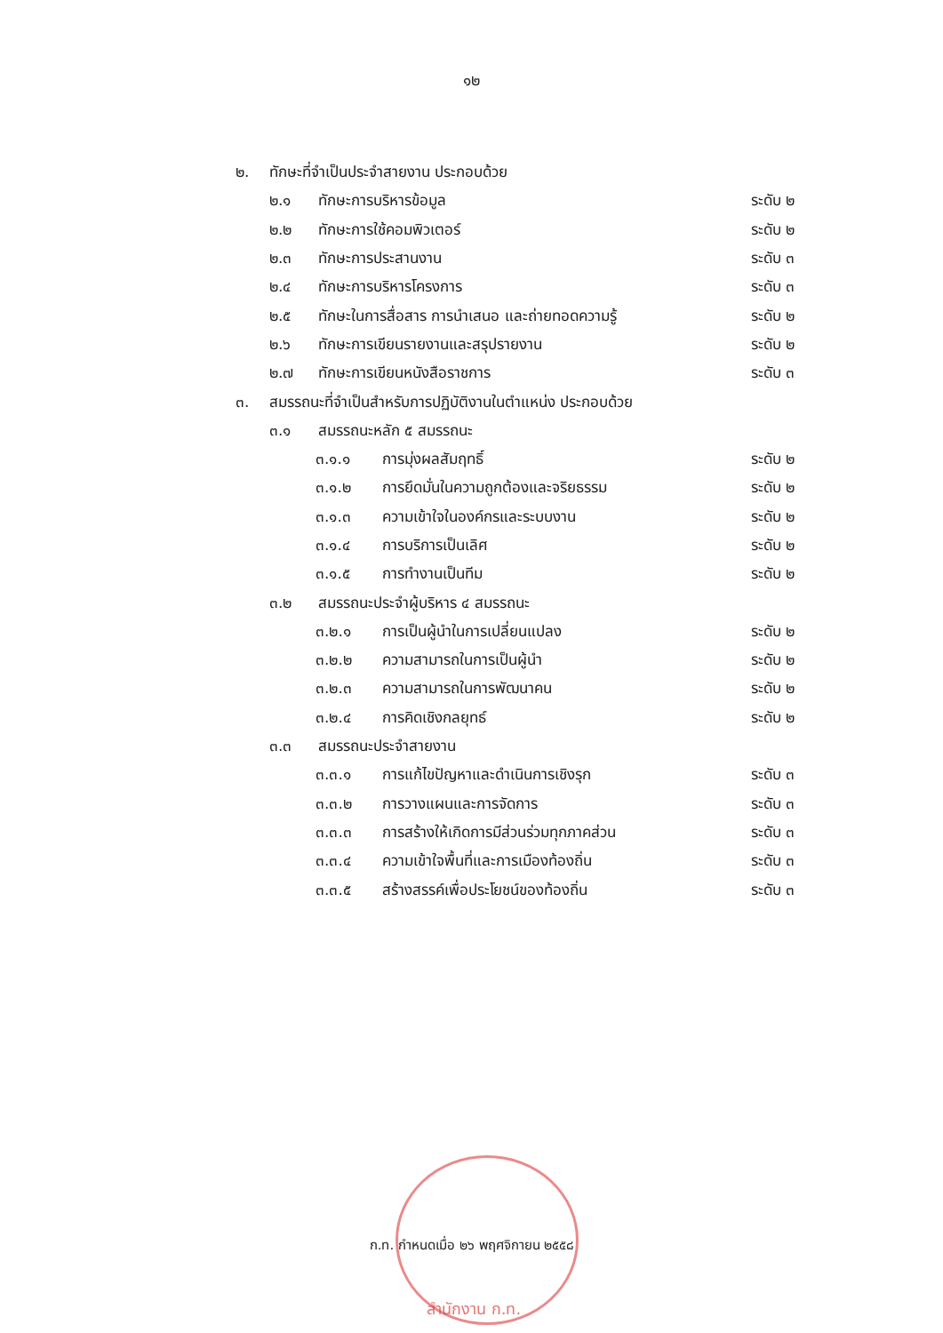๑๒
๒. ทักษะที่จำเป็นประจำสายงาน ประกอบด้วย
๒.๑ ทักษะการบริหารข้อมูล ระดับ ๒
๒.๒ ทักษะการใช้คอมพิวเตอร์ ระดับ ๒
๒.๓ ทักษะการประสานงาน ระดับ ๓
๒.๔ ทักษะการบริหารโครงการ ระดับ ๓
๒.๕ ทักษะในการสื่อสาร การนำเสนอ และถ่ายทอดความรู้ ระดับ ๒
๒.๖ ทักษะการเขียนรายงานและสรุปรายงาน ระดับ ๒
๒.๗ ทักษะการเขียนหนังสือราชการ ระดับ ๓
๓. สมรรถนะที่จำเป็นสำหรับการปฏิบัติงานในตำแหน่ง ประกอบด้วย
๓.๑ สมรรถนะหลัก ๕ สมรรถนะ
๓.๑.๑ การมุ่งผลสัมฤทธิ์ ระดับ ๒
๓.๑.๒ การยึดมั่นในความถูกต้องและจริยธรรม ระดับ ๒
๓.๑.๓ ความเข้าใจในองค์กรและระบบงาน ระดับ ๒
๓.๑.๔ การบริการเป็นเลิศ ระดับ ๒
๓.๑.๕ การทำงานเป็นทีม ระดับ ๒
๓.๒ สมรรถนะประจำผู้บริหาร ๔ สมรรถนะ
๓.๒.๑ การเป็นผู้นำในการเปลี่ยนแปลง ระดับ ๒
๓.๒.๒ ความสามารถในการเป็นผู้นำ ระดับ ๒
๓.๒.๓ ความสามารถในการพัฒนาคน ระดับ ๒
๓.๒.๔ การคิดเชิงกลยุทธ์ ระดับ ๒
๓.๓ สมรรถนะประจำสายงาน
๓.๓.๑ การแก้ไขปัญหาและดำเนินการเชิงรุก ระดับ ๓
๓.๓.๒ การวางแผนและการจัดการ ระดับ ๓
๓.๓.๓ การสร้างให้เกิดการมีส่วนร่วมทุกภาคส่วน ระดับ ๓
๓.๓.๔ ความเข้าใจพื้นที่และการเมืองท้องถิ่น ระดับ ๓
๓.๓.๕ สร้างสรรค์เพื่อประโยชน์ของท้องถิ่น ระดับ ๓
ก.ท. กำหนดเมื่อ ๒๖ พฤศจิกายน ๒๕๕๘
สำนักงาน ก.ท.